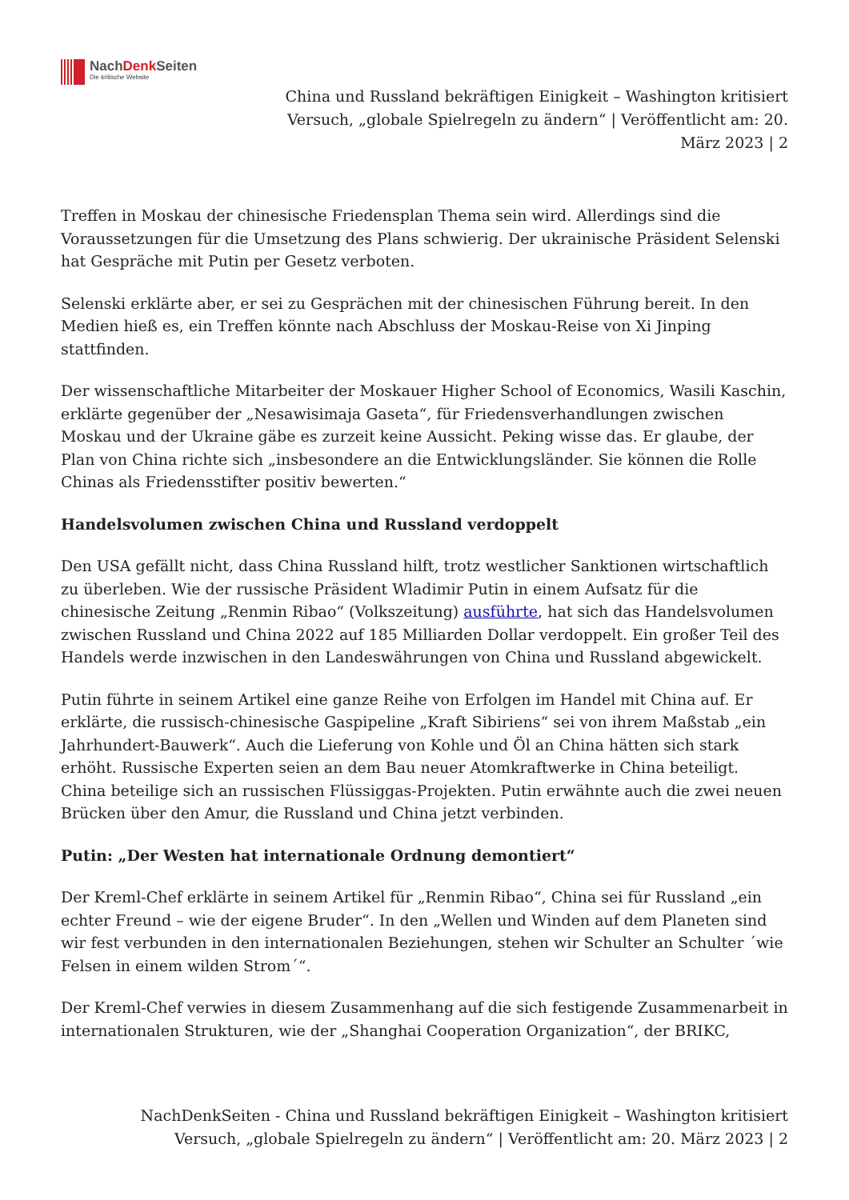NachDenk Seiten
Die kritische Website
China und Russland bekräftigen Einigkeit – Washington kritisiert Versuch, „globale Spielregeln zu ändern“ | Veröffentlicht am: 20. März 2023 | 2
Treffen in Moskau der chinesische Friedensplan Thema sein wird. Allerdings sind die Voraussetzungen für die Umsetzung des Plans schwierig. Der ukrainische Präsident Selenski hat Gespräche mit Putin per Gesetz verboten.
Selenski erklärte aber, er sei zu Gesprächen mit der chinesischen Führung bereit. In den Medien hieß es, ein Treffen könnte nach Abschluss der Moskau-Reise von Xi Jinping stattfinden.
Der wissenschaftliche Mitarbeiter der Moskauer Higher School of Economics, Wasili Kaschin, erklärte gegenüber der „Nesawisimaja Gaseta“, für Friedensverhandlungen zwischen Moskau und der Ukraine gäbe es zurzeit keine Aussicht. Peking wisse das. Er glaube, der Plan von China richte sich „insbesondere an die Entwicklungsländer. Sie können die Rolle Chinas als Friedensstifter positiv bewerten.“
Handelsvolumen zwischen China und Russland verdoppelt
Den USA gefällt nicht, dass China Russland hilft, trotz westlicher Sanktionen wirtschaftlich zu überleben. Wie der russische Präsident Wladimir Putin in einem Aufsatz für die chinesische Zeitung „Renmin Ribao“ (Volkszeitung) ausführte, hat sich das Handelsvolumen zwischen Russland und China 2022 auf 185 Milliarden Dollar verdoppelt. Ein großer Teil des Handels werde inzwischen in den Landeswährungen von China und Russland abgewickelt.
Putin führte in seinem Artikel eine ganze Reihe von Erfolgen im Handel mit China auf. Er erklärte, die russisch-chinesische Gaspipeline „Kraft Sibiriens“ sei von ihrem Maßstab „ein Jahrhundert-Bauwerk“. Auch die Lieferung von Kohle und Öl an China hätten sich stark erhöht. Russische Experten seien an dem Bau neuer Atomkraftwerke in China beteiligt. China beteilige sich an russischen Flüssiggas-Projekten. Putin erwähnte auch die zwei neuen Brücken über den Amur, die Russland und China jetzt verbinden.
Putin: „Der Westen hat internationale Ordnung demontiert“
Der Kreml-Chef erklärte in seinem Artikel für „Renmin Ribao“, China sei für Russland „ein echter Freund – wie der eigene Bruder“. In den „Wellen und Winden auf dem Planeten sind wir fest verbunden in den internationalen Beziehungen, stehen wir Schulter an Schulter ´wie Felsen in einem wilden Strom´“.
Der Kreml-Chef verwies in diesem Zusammenhang auf die sich festigende Zusammenarbeit in internationalen Strukturen, wie der „Shanghai Cooperation Organization“, der BRIKC,
NachDenkSeiten - China und Russland bekräftigen Einigkeit – Washington kritisiert Versuch, „globale Spielregeln zu ändern“ | Veröffentlicht am: 20. März 2023 | 2